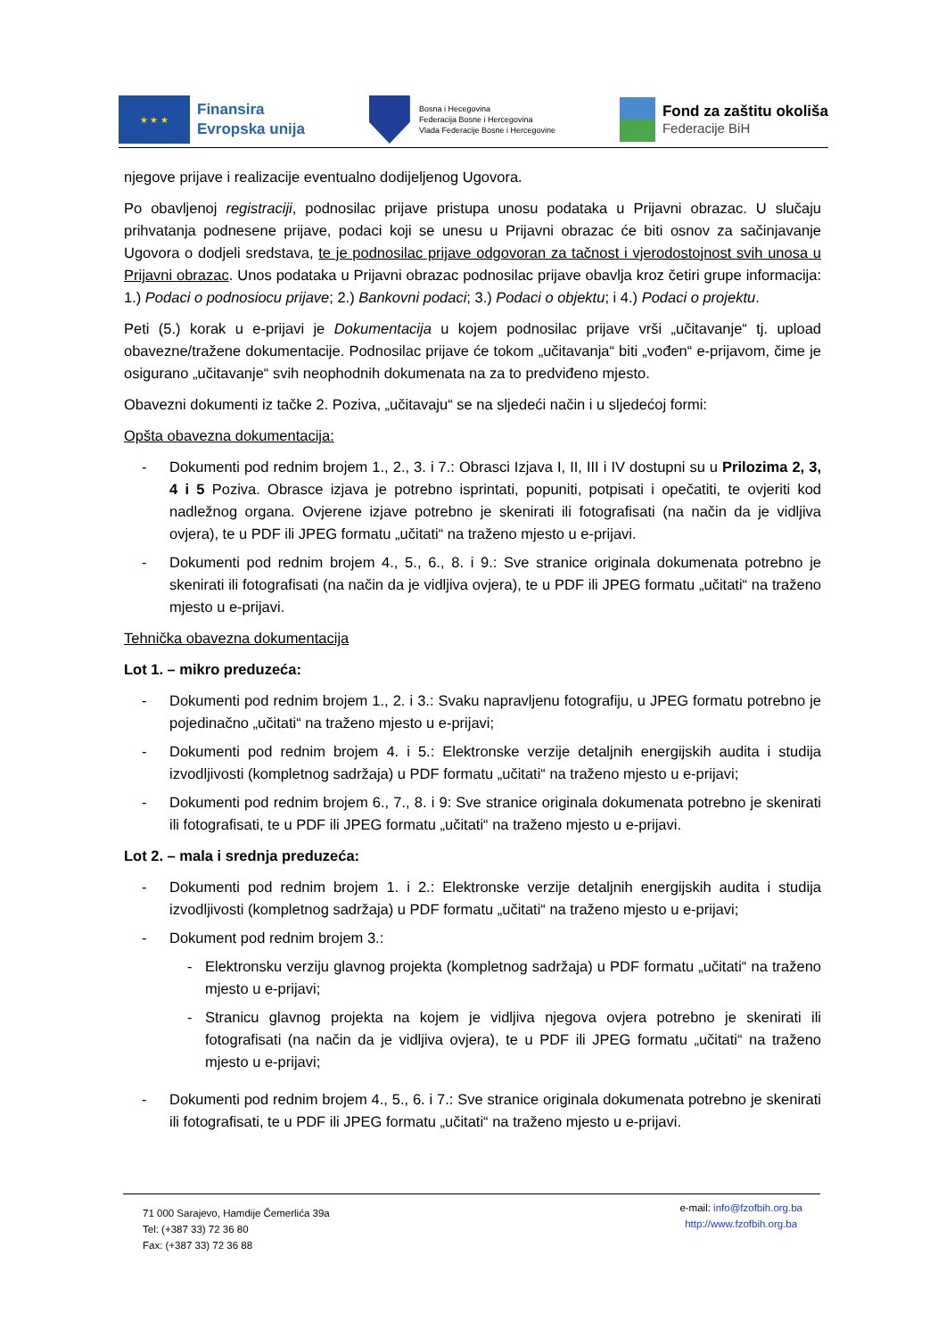★ ★ ★
Finansira
Evropska unija
Bosna i Hecegovina
Federacija Bosne i Hercegovina
Vlada Federacije Bosne i Hercegovine
Fond za zaštitu okoliša
Federacije BiH
njegove prijave i realizacije eventualno dodijeljenog Ugovora.
Po obavljenoj registraciji, podnosilac prijave pristupa unosu podataka u Prijavni obrazac. U slučaju prihvatanja podnesene prijave, podaci koji se unesu u Prijavni obrazac će biti osnov za sačinjavanje Ugovora o dodjeli sredstava, te je podnosilac prijave odgovoran za tačnost i vjerodostojnost svih unosa u Prijavni obrazac. Unos podataka u Prijavni obrazac podnosilac prijave obavlja kroz četiri grupe informacija: 1.) Podaci o podnosiocu prijave; 2.) Bankovni podaci; 3.) Podaci o objektu; i 4.) Podaci o projektu.
Peti (5.) korak u e-prijavi je Dokumentacija u kojem podnosilac prijave vrši „učitavanje“ tj. upload obavezne/tražene dokumentacije. Podnosilac prijave će tokom „učitavanja“ biti „vođen“ e-prijavom, čime je osigurano „učitavanje“ svih neophodnih dokumenata na za to predviđeno mjesto.
Obavezni dokumenti iz tačke 2. Poziva, „učitavaju“ se na sljedeći način i u sljedećoj formi:
Opšta obavezna dokumentacija:
- Dokumenti pod rednim brojem 1., 2., 3. i 7.: Obrasci Izjava I, II, III i IV dostupni su u Prilozima 2, 3, 4 i 5 Poziva. Obrasce izjava je potrebno isprintati, popuniti, potpisati i opečatiti, te ovjeriti kod nadležnog organa. Ovjerene izjave potrebno je skenirati ili fotografisati (na način da je vidljiva ovjera), te u PDF ili JPEG formatu „učitati“ na traženo mjesto u e-prijavi.
- Dokumenti pod rednim brojem 4., 5., 6., 8. i 9.: Sve stranice originala dokumenata potrebno je skenirati ili fotografisati (na način da je vidljiva ovjera), te u PDF ili JPEG formatu „učitati“ na traženo mjesto u e-prijavi.
Tehnička obavezna dokumentacija
Lot 1. – mikro preduzeća:
- Dokumenti pod rednim brojem 1., 2. i 3.: Svaku napravljenu fotografiju, u JPEG formatu potrebno je pojedinačno „učitati“ na traženo mjesto u e-prijavi;
- Dokumenti pod rednim brojem 4. i 5.: Elektronske verzije detaljnih energijskih audita i studija izvodljivosti (kompletnog sadržaja) u PDF formatu „učitati“ na traženo mjesto u e-prijavi;
- Dokumenti pod rednim brojem 6., 7., 8. i 9: Sve stranice originala dokumenata potrebno je skenirati ili fotografisati, te u PDF ili JPEG formatu „učitati“ na traženo mjesto u e-prijavi.
Lot 2. – mala i srednja preduzeća:
- Dokumenti pod rednim brojem 1. i 2.: Elektronske verzije detaljnih energijskih audita i studija izvodljivosti (kompletnog sadržaja) u PDF formatu „učitati“ na traženo mjesto u e-prijavi;
- Dokument pod rednim brojem 3.:
- Elektronsku verziju glavnog projekta (kompletnog sadržaja) u PDF formatu „učitati“ na traženo mjesto u e-prijavi;
- Stranicu glavnog projekta na kojem je vidljiva njegova ovjera potrebno je skenirati ili fotografisati (na način da je vidljiva ovjera), te u PDF ili JPEG formatu „učitati“ na traženo mjesto u e-prijavi;
- Dokumenti pod rednim brojem 4., 5., 6. i 7.: Sve stranice originala dokumenata potrebno je skenirati ili fotografisati, te u PDF ili JPEG formatu „učitati“ na traženo mjesto u e-prijavi.
71 000 Sarajevo, Hamdije Čemerlića 39a
Tel: (+387 33) 72 36 80
Fax: (+387 33) 72 36 88
e-mail: info@fzofbih.org.ba
http://www.fzofbih.org.ba